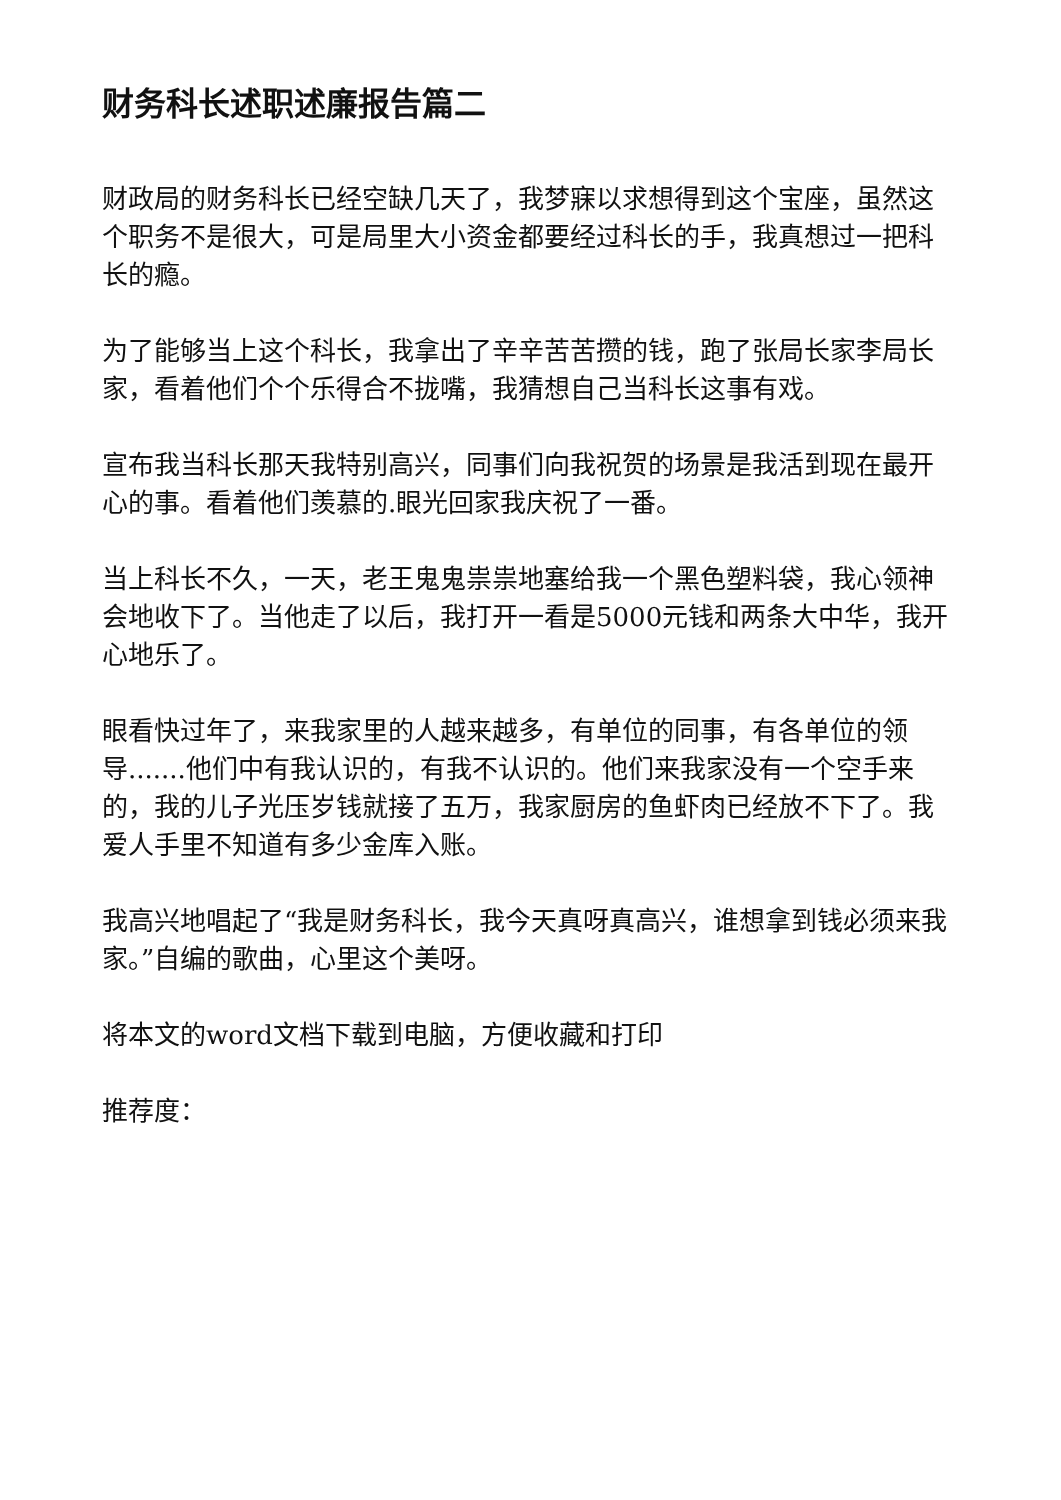财务科长述职述廉报告篇二
财政局的财务科长已经空缺几天了，我梦寐以求想得到这个宝座，虽然这个职务不是很大，可是局里大小资金都要经过科长的手，我真想过一把科长的瘾。
为了能够当上这个科长，我拿出了辛辛苦苦攒的钱，跑了张局长家李局长家，看着他们个个乐得合不拢嘴，我猜想自己当科长这事有戏。
宣布我当科长那天我特别高兴，同事们向我祝贺的场景是我活到现在最开心的事。看着他们羡慕的.眼光回家我庆祝了一番。
当上科长不久，一天，老王鬼鬼祟祟地塞给我一个黑色塑料袋，我心领神会地收下了。当他走了以后，我打开一看是5000元钱和两条大中华，我开心地乐了。
眼看快过年了，来我家里的人越来越多，有单位的同事，有各单位的领导.......他们中有我认识的，有我不认识的。他们来我家没有一个空手来的，我的儿子光压岁钱就接了五万，我家厨房的鱼虾肉已经放不下了。我爱人手里不知道有多少金库入账。
我高兴地唱起了“我是财务科长，我今天真呀真高兴，谁想拿到钱必须来我家。”自编的歌曲，心里这个美呀。
将本文的word文档下载到电脑，方便收藏和打印
推荐度：